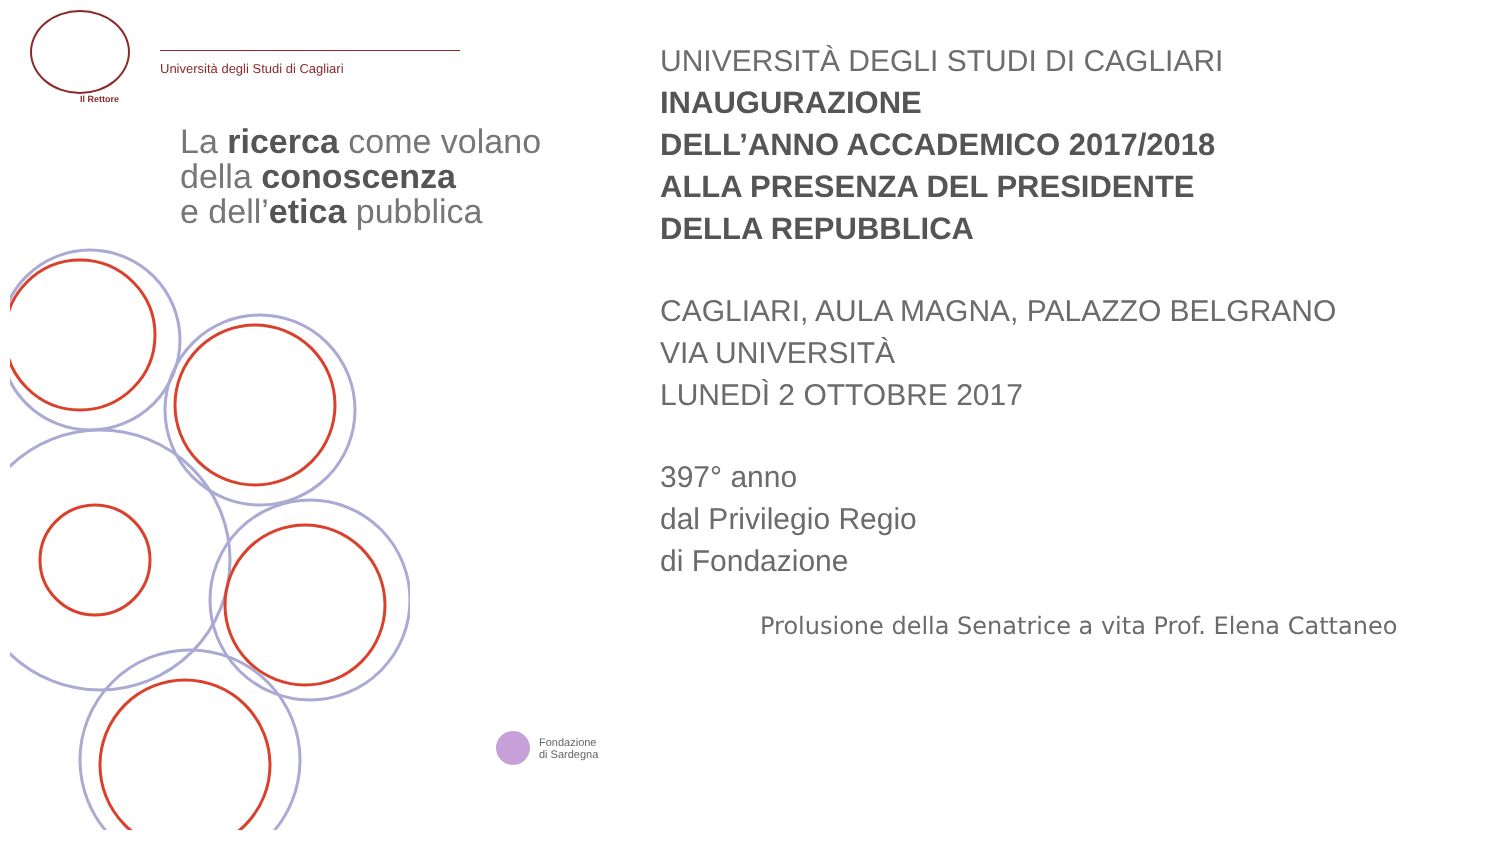Il Rettore
Università degli Studi di Cagliari
La ricerca come volano
della conoscenza
e dell’etica pubblica
Fondazione
di Sardegna
UNIVERSITÀ DEGLI STUDI DI CAGLIARI
INAUGURAZIONE
DELL’ANNO ACCADEMICO 2017/2018
ALLA PRESENZA DEL PRESIDENTE
DELLA REPUBBLICA
CAGLIARI, AULA MAGNA, PALAZZO BELGRANO
VIA UNIVERSITÀ
LUNEDÌ 2 OTTOBRE 2017
397° anno
dal Privilegio Regio
di Fondazione
Prolusione della Senatrice a vita Prof. Elena Cattaneo